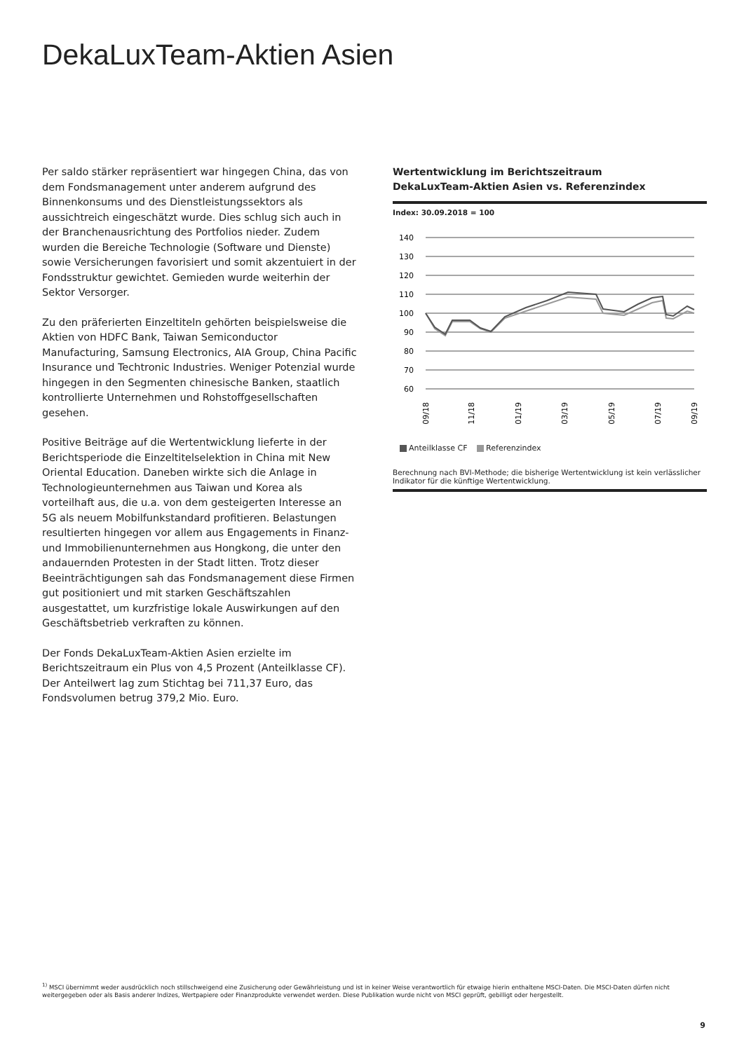DekaLuxTeam-Aktien Asien
Per saldo stärker repräsentiert war hingegen China, das von dem Fondsmanagement unter anderem aufgrund des Binnenkonsums und des Dienstleistungssektors als aussichtreich eingeschätzt wurde. Dies schlug sich auch in der Branchenausrichtung des Portfolios nieder. Zudem wurden die Bereiche Technologie (Software und Dienste) sowie Versicherungen favorisiert und somit akzentuiert in der Fondsstruktur gewichtet. Gemieden wurde weiterhin der Sektor Versorger.
Zu den präferierten Einzeltiteln gehörten beispielsweise die Aktien von HDFC Bank, Taiwan Semiconductor Manufacturing, Samsung Electronics, AIA Group, China Pacific Insurance und Techtronic Industries. Weniger Potenzial wurde hingegen in den Segmenten chinesische Banken, staatlich kontrollierte Unternehmen und Rohstoffgesellschaften gesehen.
Positive Beiträge auf die Wertentwicklung lieferte in der Berichtsperiode die Einzeltitelselektion in China mit New Oriental Education. Daneben wirkte sich die Anlage in Technologieunternehmen aus Taiwan und Korea als vorteilhaft aus, die u.a. von dem gesteigerten Interesse an 5G als neuem Mobilfunkstandard profitieren. Belastungen resultierten hingegen vor allem aus Engagements in Finanz- und Immobilienunternehmen aus Hongkong, die unter den andauernden Protesten in der Stadt litten. Trotz dieser Beeinträchtigungen sah das Fondsmanagement diese Firmen gut positioniert und mit starken Geschäftszahlen ausgestattet, um kurzfristige lokale Auswirkungen auf den Geschäftsbetrieb verkraften zu können.
Der Fonds DekaLuxTeam-Aktien Asien erzielte im Berichtszeitraum ein Plus von 4,5 Prozent (Anteilklasse CF). Der Anteilwert lag zum Stichtag bei 711,37 Euro, das Fondsvolumen betrug 379,2 Mio. Euro.
Wertentwicklung im Berichtszeitraum
DekaLuxTeam-Aktien Asien vs. Referenzindex
Index: 30.09.2018 = 100
140
130
120
110
100
90
80
70
60
09/18
11/18
01/19
03/19
05/19
07/19
09/19
Anteilklasse CF Referenzindex
Berechnung nach BVI-Methode; die bisherige Wertentwicklung ist kein verlässlicher Indikator für die künftige Wertentwicklung.
<sup>1)</sup> MSCI übernimmt weder ausdrücklich noch stillschweigend eine Zusicherung oder Gewährleistung und ist in keiner Weise verantwortlich für etwaige hierin enthaltene MSCI-Daten. Die MSCI-Daten dürfen nicht weitergegeben oder als Basis anderer Indizes, Wertpapiere oder Finanzprodukte verwendet werden. Diese Publikation wurde nicht von MSCI geprüft, gebilligt oder hergestellt.
9